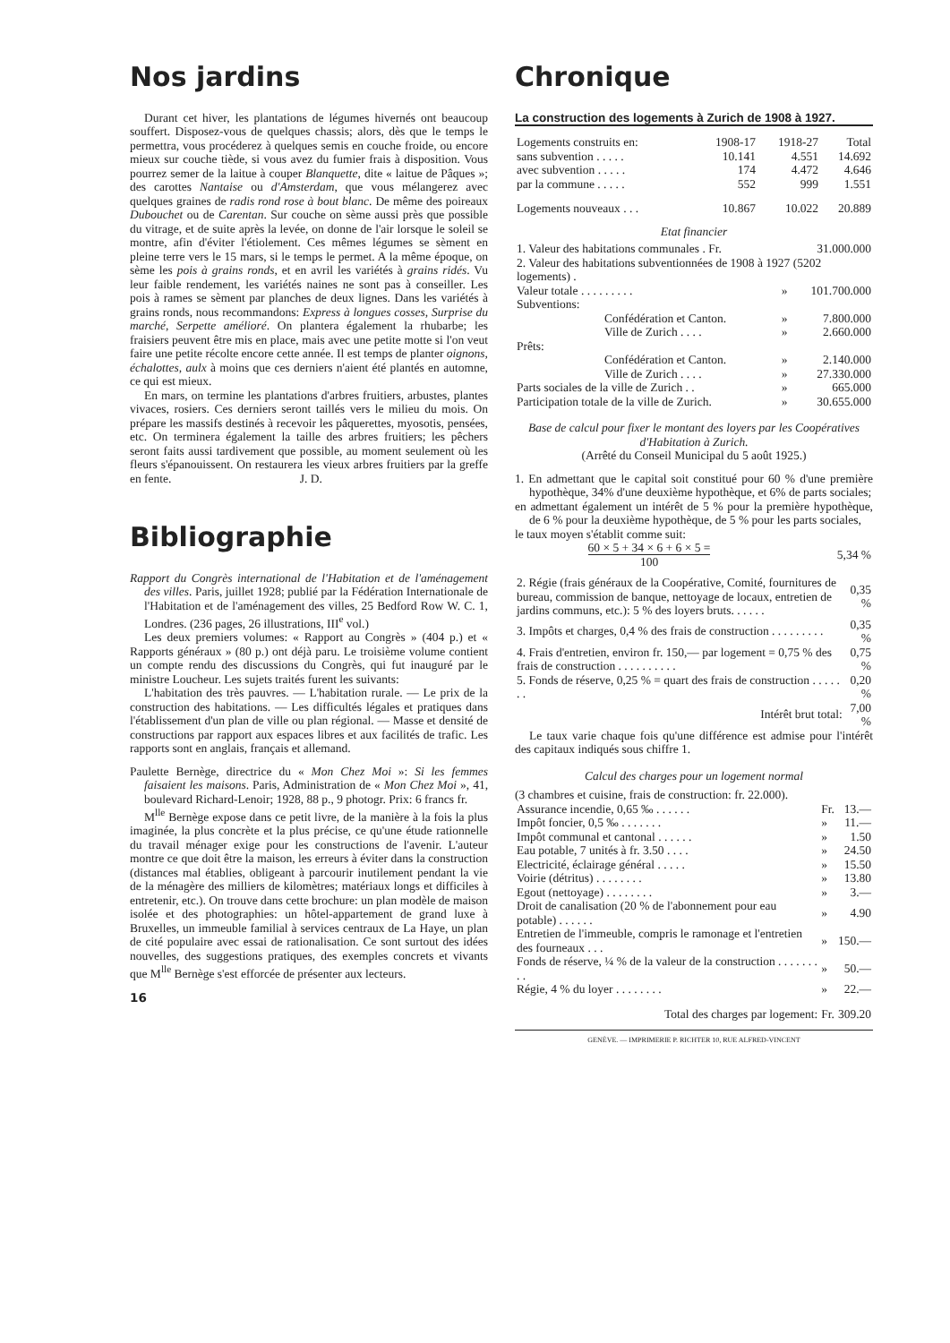Nos jardins
Durant cet hiver, les plantations de légumes hivernés ont beaucoup souffert. Disposez-vous de quelques chassis; alors, dès que le temps le permettra, vous procéderez à quelques semis en couche froide, ou encore mieux sur couche tiède, si vous avez du fumier frais à disposition. Vous pourrez semer de la laitue à couper Blanquette, dite « laitue de Pâques »; des carottes Nantaise ou d'Amsterdam, que vous mélangerez avec quelques graines de radis rond rose à bout blanc. De même des poireaux Dubouchet ou de Carentan. Sur couche on sème aussi près que possible du vitrage, et de suite après la levée, on donne de l'air lorsque le soleil se montre, afin d'éviter l'étiolement. Ces mêmes légumes se sèment en pleine terre vers le 15 mars, si le temps le permet. A la même époque, on sème les pois à grains ronds, et en avril les variétés à grains ridés. Vu leur faible rendement, les variétés naines ne sont pas à conseiller. Les pois à rames se sèment par planches de deux lignes. Dans les variétés à grains ronds, nous recommandons: Express à longues cosses, Surprise du marché, Serpette amélioré. On plantera également la rhubarbe; les fraisiers peuvent être mis en place, mais avec une petite motte si l'on veut faire une petite récolte encore cette année. Il est temps de planter oignons, échalottes, aulx à moins que ces derniers n'aient été plantés en automne, ce qui est mieux.
En mars, on termine les plantations d'arbres fruitiers, arbustes, plantes vivaces, rosiers. Ces derniers seront taillés vers le milieu du mois. On prépare les massifs destinés à recevoir les pâquerettes, myosotis, pensées, etc. On terminera également la taille des arbres fruitiers; les pêchers seront faits aussi tardivement que possible, au moment seulement où les fleurs s'épanouissent. On restaurera les vieux arbres fruitiers par la greffe en fente. J. D.
Bibliographie
Rapport du Congrès international de l'Habitation et de l'aménagement des villes. Paris, juillet 1928; publié par la Fédération Internationale de l'Habitation et de l'aménagement des villes, 25 Bedford Row W. C. 1, Londres. (236 pages, 26 illustrations, III<sup>e</sup> vol.)
Les deux premiers volumes: « Rapport au Congrès » (404 p.) et « Rapports généraux » (80 p.) ont déjà paru. Le troisième volume contient un compte rendu des discussions du Congrès, qui fut inauguré par le ministre Loucheur. Les sujets traités furent les suivants:
L'habitation des très pauvres. — L'habitation rurale. — Le prix de la construction des habitations. — Les difficultés légales et pratiques dans l'établissement d'un plan de ville ou plan régional. — Masse et densité de constructions par rapport aux espaces libres et aux facilités de trafic. Les rapports sont en anglais, français et allemand.
Paulette Bernège, directrice du « Mon Chez Moi »: Si les femmes faisaient les maisons. Paris, Administration de « Mon Chez Moi », 41, boulevard Richard-Lenoir; 1928, 88 p., 9 photogr. Prix: 6 francs fr.
M<sup>lle</sup> Bernège expose dans ce petit livre, de la manière à la fois la plus imaginée, la plus concrète et la plus précise, ce qu'une étude rationnelle du travail ménager exige pour les constructions de l'avenir. L'auteur montre ce que doit être la maison, les erreurs à éviter dans la construction (distances mal établies, obligeant à parcourir inutilement pendant la vie de la ménagère des milliers de kilomètres; matériaux longs et difficiles à entretenir, etc.). On trouve dans cette brochure: un plan modèle de maison isolée et des photographies: un hôtel-appartement de grand luxe à Bruxelles, un immeuble familial à services centraux de La Haye, un plan de cité populaire avec essai de rationalisation. Ce sont surtout des idées nouvelles, des suggestions pratiques, des exemples concrets et vivants que M<sup>lle</sup> Bernège s'est efforcée de présenter aux lecteurs.
16
Chronique
La construction des logements à Zurich de 1908 à 1927.
| Logements construits en: | 1908-17 | 1918-27 | Total |
| sans subvention . . . . . | 10.141 | 4.551 | 14.692 |
| avec subvention . . . . . | 174 | 4.472 | 4.646 |
| par la commune . . . . . | 552 | 999 | 1.551 |
| Logements nouveaux . . . | 10.867 | 10.022 | 20.889 |
Etat financier
| 1. Valeur des habitations communales . Fr. | | 31.000.000 |
| 2. Valeur des habitations subventionnées de 1908 à 1927 (5202 logements) . | | |
| Valeur totale . . . . . . . . . | » | 101.700.000 |
| Subventions: | | |
| Confédération et Canton. | » | 7.800.000 |
| Ville de Zurich . . . . | » | 2.660.000 |
| Prêts: | | |
| Confédération et Canton. | » | 2.140.000 |
| Ville de Zurich . . . . | » | 27.330.000 |
| Parts sociales de la ville de Zurich . . | » | 665.000 |
| Participation totale de la ville de Zurich. | » | 30.655.000 |
Base de calcul pour fixer le montant des loyers par les Coopératives d'Habitation à Zurich.
(Arrêté du Conseil Municipal du 5 août 1925.)
1. En admettant que le capital soit constitué pour 60 % d'une première hypothèque, 34% d'une deuxième hypothèque, et 6% de parts sociales;
en admettant également un intérêt de 5 % pour la première hypothèque, de 6 % pour la deuxième hypothèque, de 5 % pour les parts sociales,
le taux moyen s'établit comme suit:
| 60 × 5 + 34 × 6 + 6 × 5 = 100 | 5,34 % |
| 2. Régie (frais généraux de la Coopérative, Comité, fournitures de bureau, commission de banque, nettoyage de locaux, entretien de jardins communs, etc.): 5 % des loyers bruts. . . . . . | 0,35 % |
| 3. Impôts et charges, 0,4 % des frais de construction . . . . . . . . . | 0,35 % |
| 4. Frais d'entretien, environ fr. 150,— par logement = 0,75 % des frais de construction . . . . . . . . . . | 0,75 % |
| 5. Fonds de réserve, 0,25 % = quart des frais de construction . . . . . . . | 0,20 % |
| Intérêt brut total: | 7,00 % |
Le taux varie chaque fois qu'une différence est admise pour l'intérêt des capitaux indiqués sous chiffre 1.
Calcul des charges pour un logement normal
(3 chambres et cuisine, frais de construction: fr. 22.000).
| Assurance incendie, 0,65 ‰ . . . . . . | Fr. | 13.— |
| Impôt foncier, 0,5 ‰ . . . . . . . | » | 11.— |
| Impôt communal et cantonal . . . . . . | » | 1.50 |
| Eau potable, 7 unités à fr. 3.50 . . . . | » | 24.50 |
| Electricité, éclairage général . . . . . | » | 15.50 |
| Voirie (détritus) . . . . . . . . | » | 13.80 |
| Egout (nettoyage) . . . . . . . . | » | 3.— |
| Droit de canalisation (20 % de l'abonnement pour eau potable) . . . . . . | » | 4.90 |
| Entretien de l'immeuble, compris le ramonage et l'entretien des fourneaux . . . | » | 150.— |
| Fonds de réserve, ¼ % de la valeur de la construction . . . . . . . . . | » | 50.— |
| Régie, 4 % du loyer . . . . . . . . | » | 22.— |
| Total des charges par logement: | Fr. | 309.20 |
GENÈVE. — IMPRIMERIE P. RICHTER 10, RUE ALFRED-VINCENT